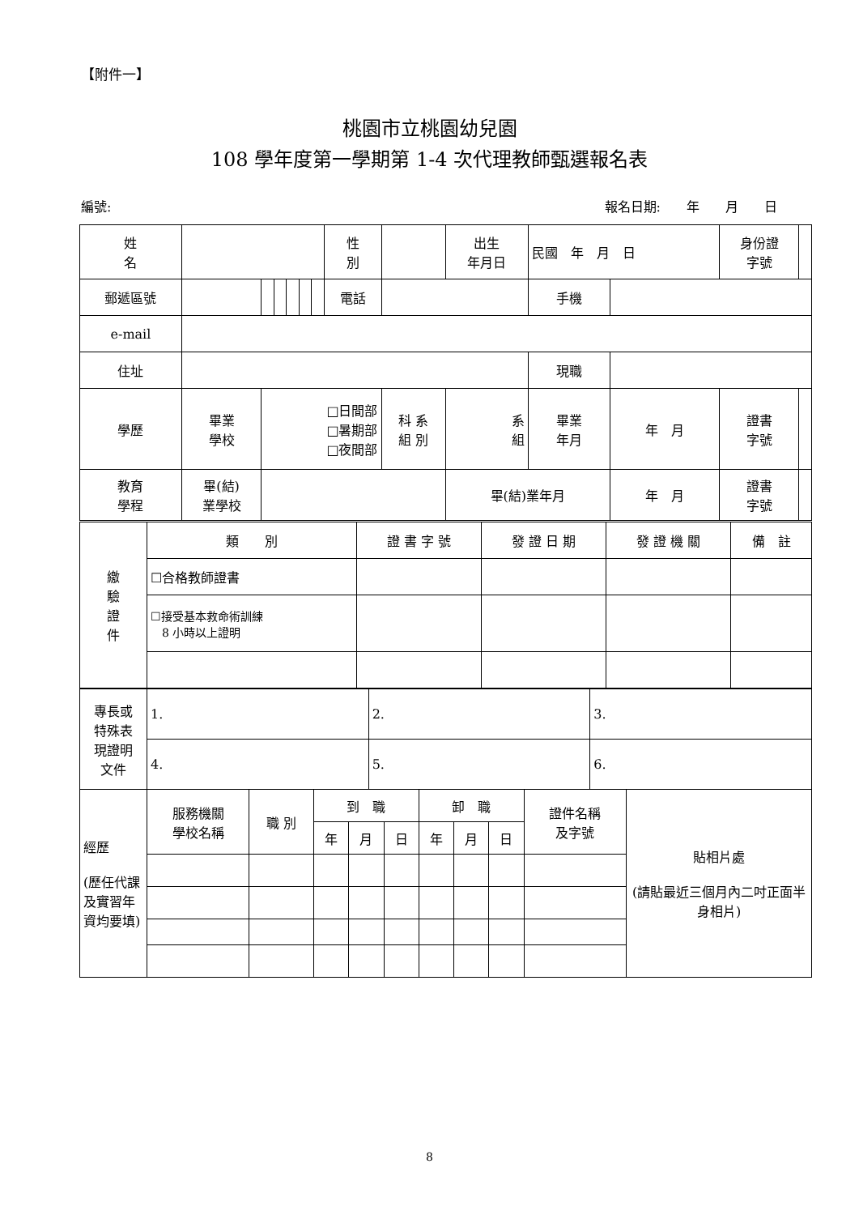【附件一】
桃園市立桃園幼兒園
108 學年度第一學期第 1-4 次代理教師甄選報名表
編號: 報名日期:　　年　　月　　日
| 姓 名 | | | | | | | 性 別 | | 出生 年月日 | 民國 年 月 日 | | | 身份證 字號 | |
| 郵遞區號 | | | | | | | 電話 | | | | 手機 | | | |
| e-mail | | | | | | | | | | | | | | |
| 住址 | | | | | | | | | | | 現職 | | | |
| 學歷 | 畢業 學校 | □日間部 □暑期部 □夜間部 | | | | | | 科 系 組 別 | 系 組 | | 畢業 年月 | 年 月 | 證書 字號 | |
| 教育 學程 | 畢(結) 業學校 | | | | | | | | 畢(結)業年月 | | | 年 月 | 證書 字號 | |
| 繳 驗 證 件 | 類 別 | 證 書 字 號 | 發 證 日 期 | 發 證 機 關 | 備 註 |
| | ☐合格教師證書 | | | | |
| | ☐接受基本救命術訓練 8 小時以上證明 | | | | |
| 專長或 特殊表 現證明 文件 | 1. | 2. | 3. |
| | 4. | 5. | 6. |
| 經歷 (歷任代課及實習年資均要填) | 服務機關 學校名稱 | 職 別 | 到 職 | | | 卸 職 | | | 證件名稱 及字號 | 貼相片處 (請貼最近三個月內二吋正面半身相片) |
| | | | 年 | 月 | 日 | 年 | 月 | 日 | | |
8